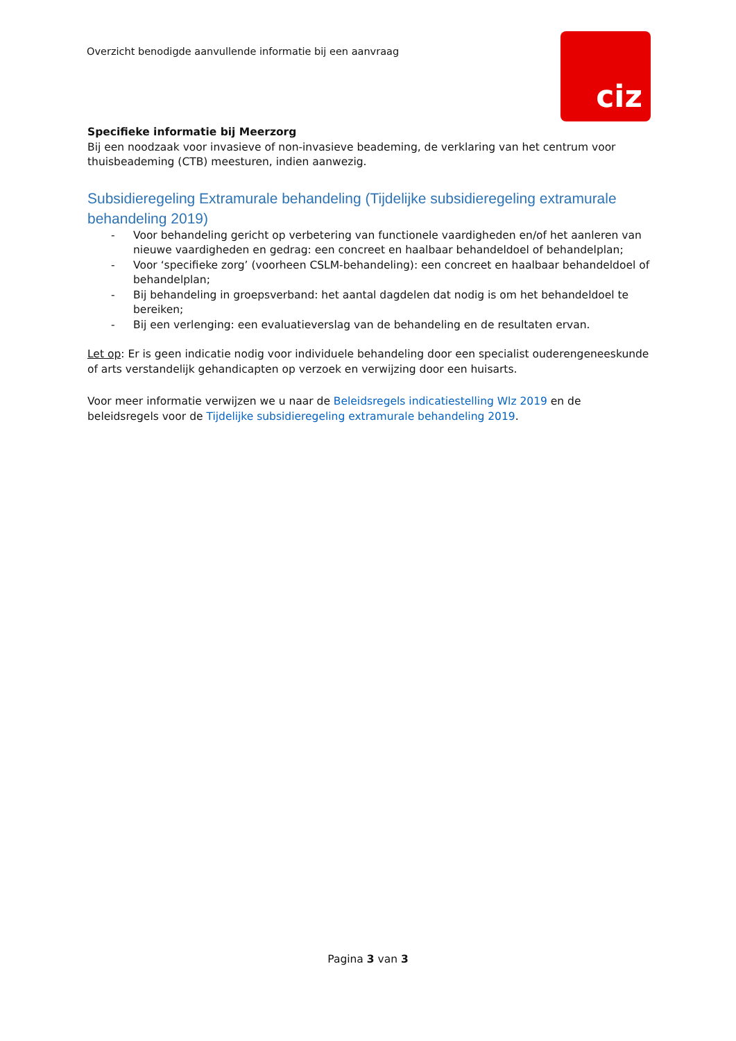Overzicht benodigde aanvullende informatie bij een aanvraag
ciz
Specifieke informatie bij Meerzorg
Bij een noodzaak voor invasieve of non-invasieve beademing, de verklaring van het centrum voor thuisbeademing (CTB) meesturen, indien aanwezig.
Subsidieregeling Extramurale behandeling (Tijdelijke subsidieregeling extramurale behandeling 2019)
- Voor behandeling gericht op verbetering van functionele vaardigheden en/of het aanleren van nieuwe vaardigheden en gedrag: een concreet en haalbaar behandeldoel of behandelplan;
- Voor ‘specifieke zorg’ (voorheen CSLM-behandeling): een concreet en haalbaar behandeldoel of behandelplan;
- Bij behandeling in groepsverband: het aantal dagdelen dat nodig is om het behandeldoel te bereiken;
- Bij een verlenging: een evaluatieverslag van de behandeling en de resultaten ervan.
Let op: Er is geen indicatie nodig voor individuele behandeling door een specialist ouderengeneeskunde of arts verstandelijk gehandicapten op verzoek en verwijzing door een huisarts.
Voor meer informatie verwijzen we u naar de Beleidsregels indicatiestelling Wlz 2019 en de beleidsregels voor de Tijdelijke subsidieregeling extramurale behandeling 2019.
Pagina 3 van 3